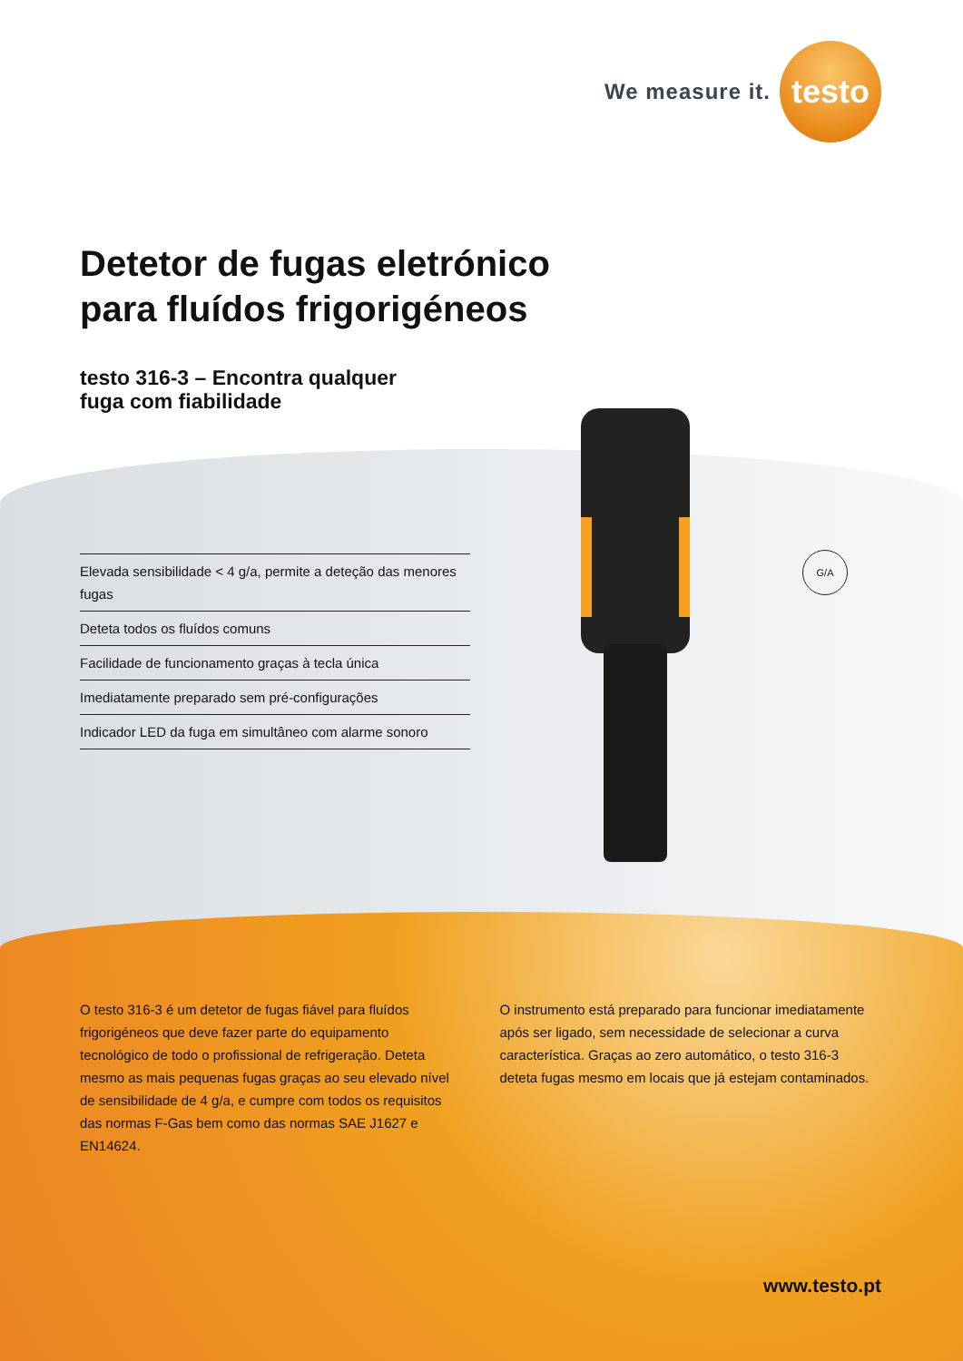We measure it.
testo
Detetor de fugas eletrónico
para fluídos frigorigéneos
testo 316-3 – Encontra qualquer
fuga com fiabilidade
Elevada sensibilidade < 4 g/a, permite a deteção das menores fugas
Deteta todos os fluídos comuns
Facilidade de funcionamento graças à tecla única
Imediatamente preparado sem pré-configurações
Indicador LED da fuga em simultâneo com alarme sonoro
G/A
O testo 316-3 é um detetor de fugas fiável para fluídos frigorigéneos que deve fazer parte do equipamento tecnológico de todo o profissional de refrigeração. Deteta mesmo as mais pequenas fugas graças ao seu elevado nível de sensibilidade de 4 g/a, e cumpre com todos os requisitos das normas F-Gas bem como das normas SAE J1627 e EN14624.
O instrumento está preparado para funcionar imediatamente após ser ligado, sem necessidade de selecionar a curva característica. Graças ao zero automático, o testo 316-3 deteta fugas mesmo em locais que já estejam contaminados.
www.testo.pt